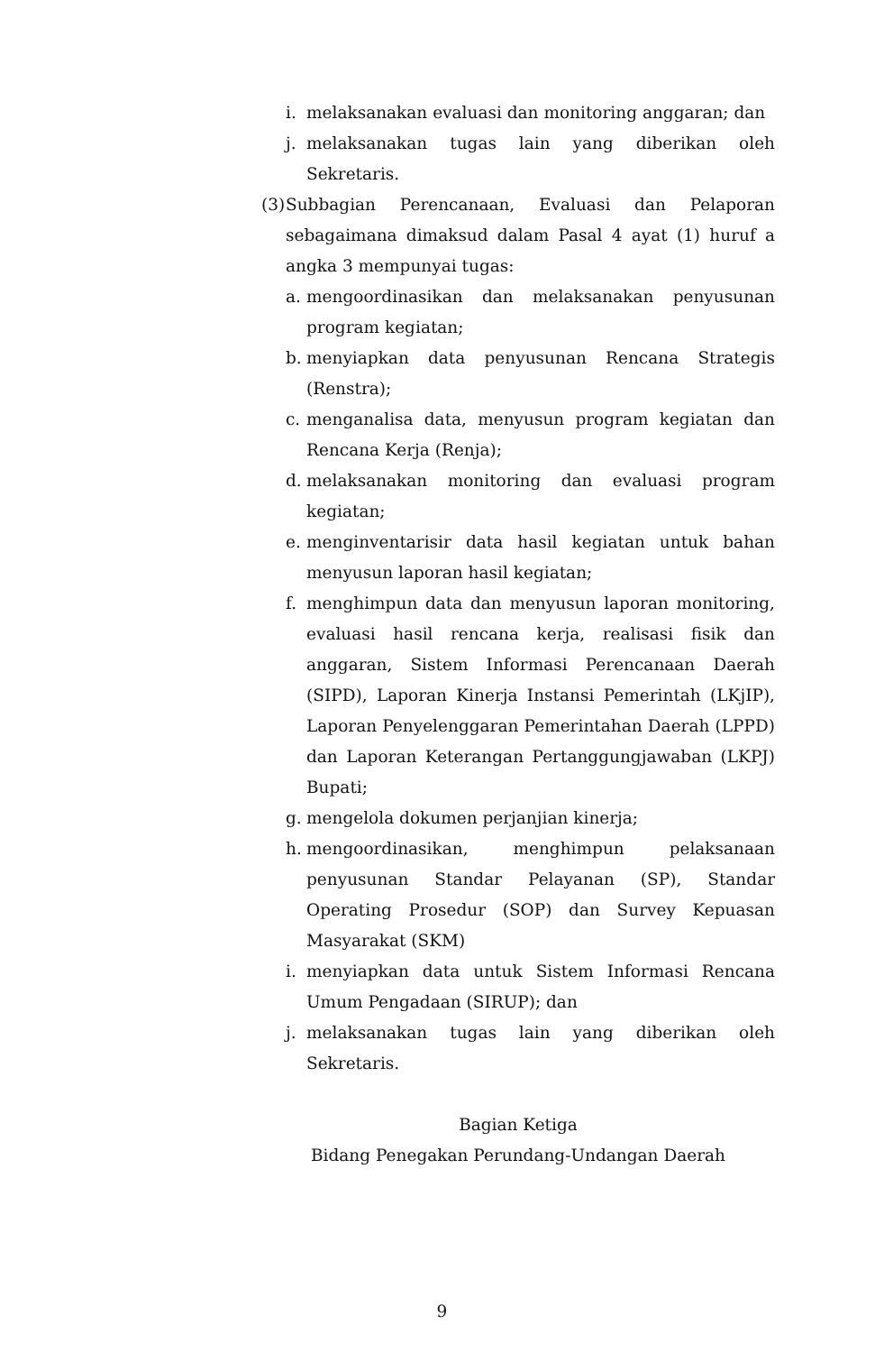i. melaksanakan evaluasi dan monitoring anggaran; dan
j. melaksanakan tugas lain yang diberikan oleh Sekretaris.
(3) Subbagian Perencanaan, Evaluasi dan Pelaporan sebagaimana dimaksud dalam Pasal 4 ayat (1) huruf a angka 3 mempunyai tugas:
a. mengoordinasikan dan melaksanakan penyusunan program kegiatan;
b. menyiapkan data penyusunan Rencana Strategis (Renstra);
c. menganalisa data, menyusun program kegiatan dan Rencana Kerja (Renja);
d. melaksanakan monitoring dan evaluasi program kegiatan;
e. menginventarisir data hasil kegiatan untuk bahan menyusun laporan hasil kegiatan;
f. menghimpun data dan menyusun laporan monitoring, evaluasi hasil rencana kerja, realisasi fisik dan anggaran, Sistem Informasi Perencanaan Daerah (SIPD), Laporan Kinerja Instansi Pemerintah (LKjIP), Laporan Penyelenggaran Pemerintahan Daerah (LPPD) dan Laporan Keterangan Pertanggungjawaban (LKPJ) Bupati;
g. mengelola dokumen perjanjian kinerja;
h. mengoordinasikan, menghimpun pelaksanaan penyusunan Standar Pelayanan (SP), Standar Operating Prosedur (SOP) dan Survey Kepuasan Masyarakat (SKM)
i. menyiapkan data untuk Sistem Informasi Rencana Umum Pengadaan (SIRUP); dan
j. melaksanakan tugas lain yang diberikan oleh Sekretaris.
Bagian Ketiga
Bidang Penegakan Perundang-Undangan Daerah
9